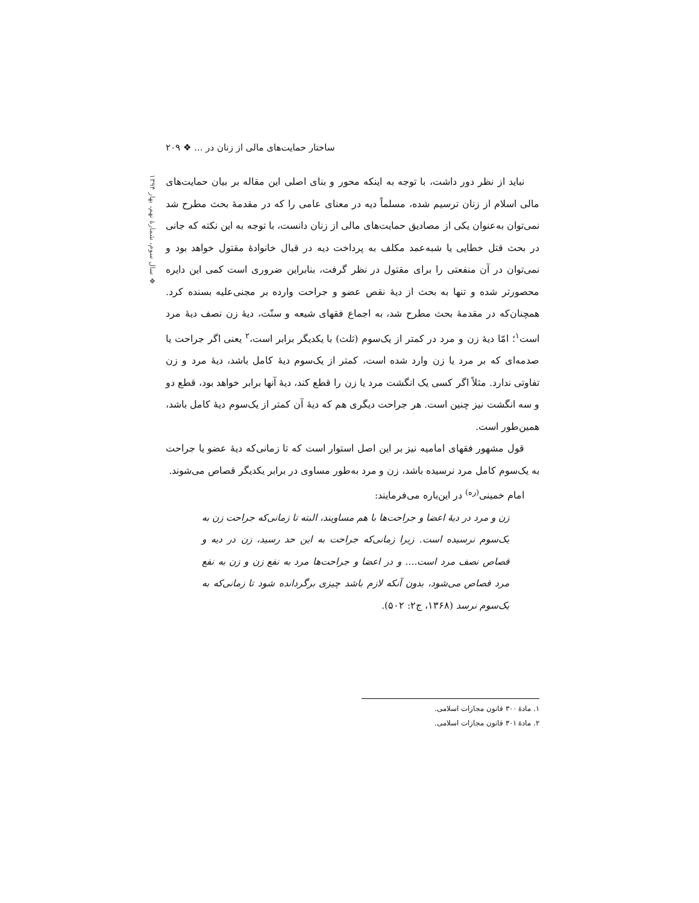ساختار حمایت‌های مالی از زنان در ... ❖ ۲۰۹
❖ سال سوم، شمارهٔ نهم، بهار ۱۳۹۴
نباید از نظر دور داشت، با توجه به اینکه محور و بنای اصلی این مقاله بر بیان حمایت‌های مالی اسلام از زنان ترسیم شده، مسلماً دیه در معنای عامی را که در مقدمهٔ بحث مطرح شد نمی‌توان به‌عنوان یکی از مصادیق حمایت‌های مالی از زنان دانست، با توجه به این نکته که جانی در بحث قتل خطایی یا شبه‌عمد مکلف به پرداخت دیه در قبال خانوادهٔ مقتول خواهد بود و نمی‌توان در آن منفعتی را برای مقتول در نظر گرفت، بنابراین ضروری است کمی این دایره محصورتر شده و تنها به بحث از دیهٔ نقص عضو و جراحت وارده بر مجنی‌علیه بسنده کرد. همچنان‌که در مقدمهٔ بحث مطرح شد، به اجماع فقهای شیعه و سنّت، دیهٔ زن نصف دیهٔ مرد است<sup>۱</sup>؛ امّا دیهٔ زن و مرد در کمتر از یک‌سوم (ثلث) با یکدیگر برابر است،<sup>۲</sup> یعنی اگر جراحت یا صدمه‌ای که بر مرد یا زن وارد شده است، کمتر از یک‌سوم دیهٔ کامل باشد، دیهٔ مرد و زن تفاوتی ندارد. مثلاً اگر کسی یک انگشت مرد یا زن را قطع کند، دیهٔ آنها برابر خواهد بود، قطع دو و سه انگشت نیز چنین است. هر جراحت دیگری هم که دیهٔ آن کمتر از یک‌سوم دیهٔ کامل باشد، همین‌طور است.
قول مشهور فقهای امامیه نیز بر این اصل استوار است که تا زمانی‌که دیهٔ عضو یا جراحت به یک‌سوم کامل مرد نرسیده باشد، زن و مرد به‌طور مساوی در برابر یکدیگر قصاص می‌شوند.
امام خمینی<sup>(ره)</sup> در این‌باره می‌فرمایند:
زن و مرد در دیهٔ اعضا و جراحت‌ها با هم مساویند، البته تا زمانی‌که جراحت زن به یک‌سوم نرسیده است. زیرا زمانی‌که جراحت به این حد رسید، زن در دیه و قصاص نصف مرد است.... و در اعضا و جراحت‌ها مرد به نفع زن و زن به نفع مرد قصاص می‌شود، بدون آنکه لازم باشد چیزی برگردانده شود تا زمانی‌که به یک‌سوم نرسد (۱۳۶۸، ج۲: ۵۰۲).
۱. مادهٔ ۳۰۰ قانون مجازات اسلامی.
۲. مادهٔ ۳۰۱ قانون مجازات اسلامی.